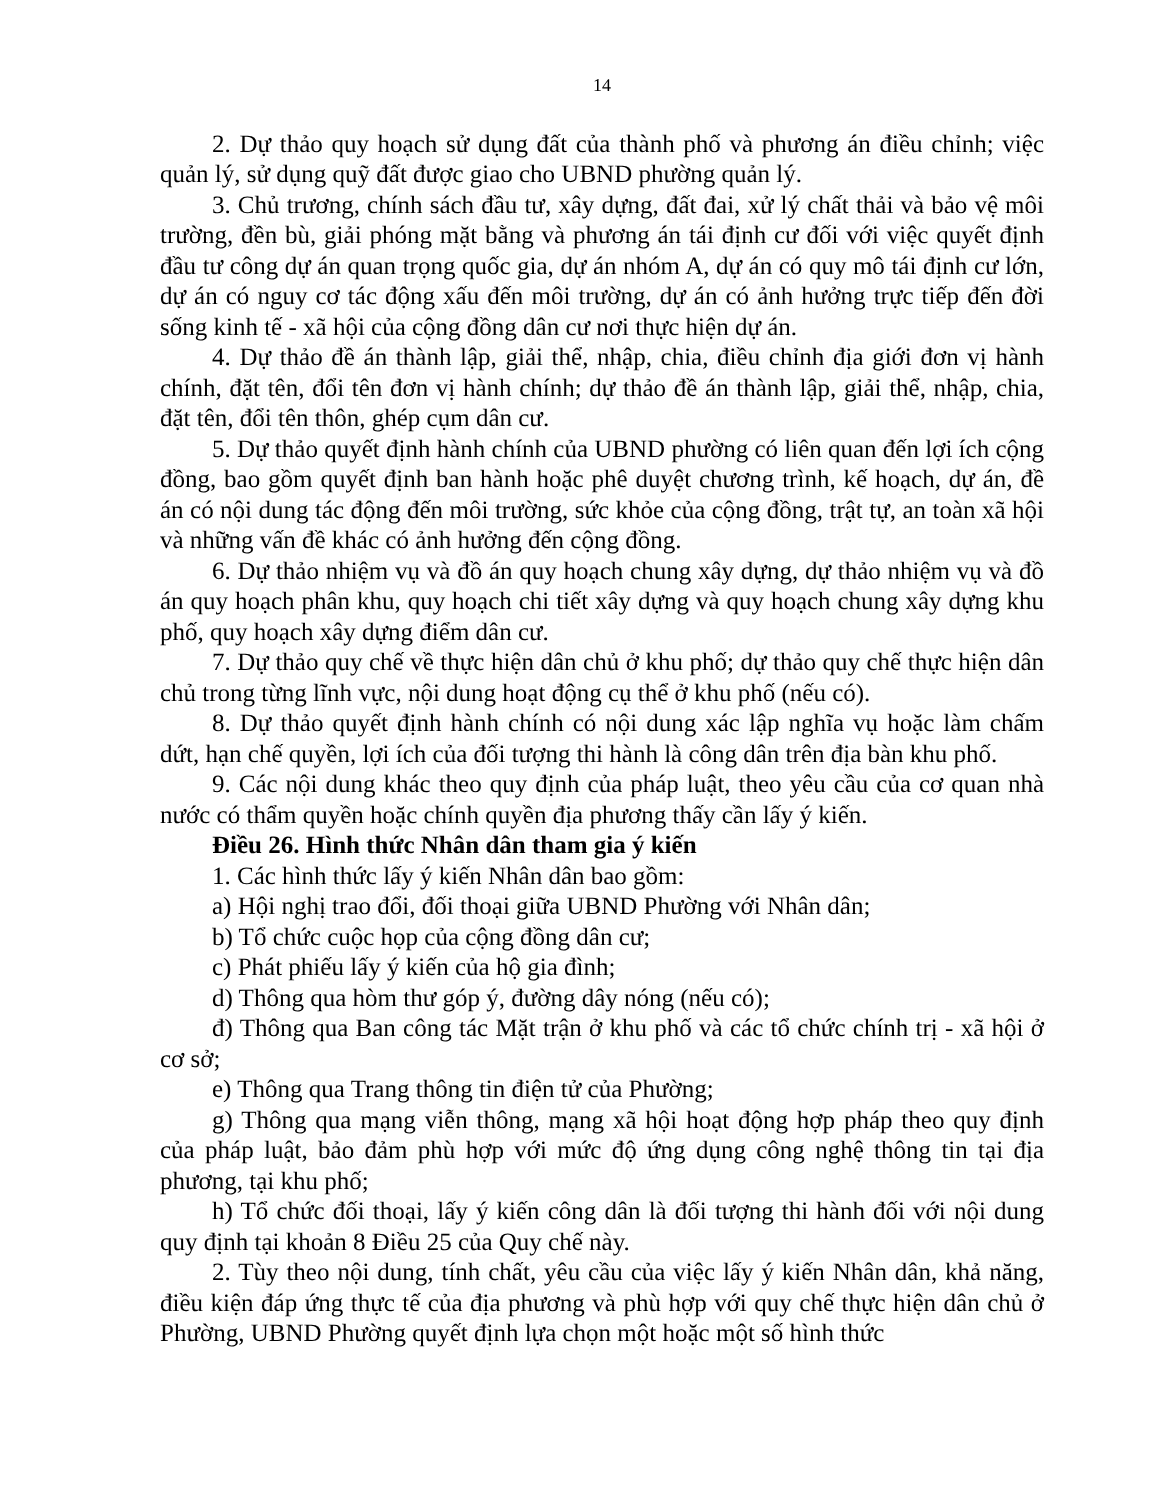14
2. Dự thảo quy hoạch sử dụng đất của thành phố và phương án điều chỉnh; việc quản lý, sử dụng quỹ đất được giao cho UBND phường quản lý.
3. Chủ trương, chính sách đầu tư, xây dựng, đất đai, xử lý chất thải và bảo vệ môi trường, đền bù, giải phóng mặt bằng và phương án tái định cư đối với việc quyết định đầu tư công dự án quan trọng quốc gia, dự án nhóm A, dự án có quy mô tái định cư lớn, dự án có nguy cơ tác động xấu đến môi trường, dự án có ảnh hưởng trực tiếp đến đời sống kinh tế - xã hội của cộng đồng dân cư nơi thực hiện dự án.
4. Dự thảo đề án thành lập, giải thể, nhập, chia, điều chỉnh địa giới đơn vị hành chính, đặt tên, đổi tên đơn vị hành chính; dự thảo đề án thành lập, giải thể, nhập, chia, đặt tên, đổi tên thôn, ghép cụm dân cư.
5. Dự thảo quyết định hành chính của UBND phường có liên quan đến lợi ích cộng đồng, bao gồm quyết định ban hành hoặc phê duyệt chương trình, kế hoạch, dự án, đề án có nội dung tác động đến môi trường, sức khỏe của cộng đồng, trật tự, an toàn xã hội và những vấn đề khác có ảnh hưởng đến cộng đồng.
6. Dự thảo nhiệm vụ và đồ án quy hoạch chung xây dựng, dự thảo nhiệm vụ và đồ án quy hoạch phân khu, quy hoạch chi tiết xây dựng và quy hoạch chung xây dựng khu phố, quy hoạch xây dựng điểm dân cư.
7. Dự thảo quy chế về thực hiện dân chủ ở khu phố; dự thảo quy chế thực hiện dân chủ trong từng lĩnh vực, nội dung hoạt động cụ thể ở khu phố (nếu có).
8. Dự thảo quyết định hành chính có nội dung xác lập nghĩa vụ hoặc làm chấm dứt, hạn chế quyền, lợi ích của đối tượng thi hành là công dân trên địa bàn khu phố.
9. Các nội dung khác theo quy định của pháp luật, theo yêu cầu của cơ quan nhà nước có thẩm quyền hoặc chính quyền địa phương thấy cần lấy ý kiến.
Điều 26. Hình thức Nhân dân tham gia ý kiến
1. Các hình thức lấy ý kiến Nhân dân bao gồm:
a) Hội nghị trao đổi, đối thoại giữa UBND Phường với Nhân dân;
b) Tổ chức cuộc họp của cộng đồng dân cư;
c) Phát phiếu lấy ý kiến của hộ gia đình;
d) Thông qua hòm thư góp ý, đường dây nóng (nếu có);
đ) Thông qua Ban công tác Mặt trận ở khu phố và các tổ chức chính trị - xã hội ở cơ sở;
e) Thông qua Trang thông tin điện tử của Phường;
g) Thông qua mạng viễn thông, mạng xã hội hoạt động hợp pháp theo quy định của pháp luật, bảo đảm phù hợp với mức độ ứng dụng công nghệ thông tin tại địa phương, tại khu phố;
h) Tổ chức đối thoại, lấy ý kiến công dân là đối tượng thi hành đối với nội dung quy định tại khoản 8 Điều 25 của Quy chế này.
2. Tùy theo nội dung, tính chất, yêu cầu của việc lấy ý kiến Nhân dân, khả năng, điều kiện đáp ứng thực tế của địa phương và phù hợp với quy chế thực hiện dân chủ ở Phường, UBND Phường quyết định lựa chọn một hoặc một số hình thức